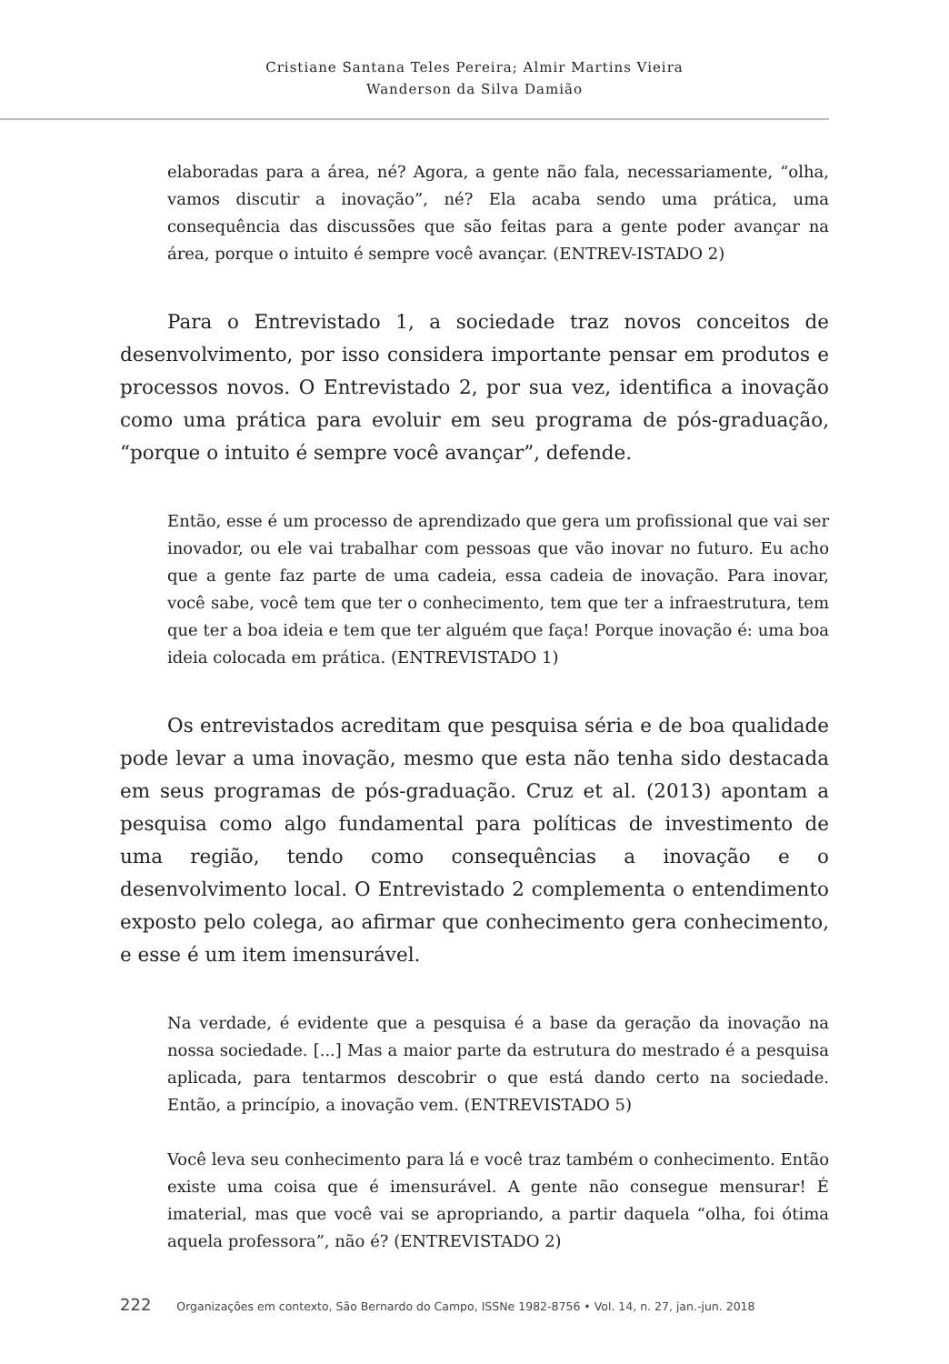Cristiane Santana Teles Pereira; Almir Martins Vieira
Wanderson da Silva Damião
elaboradas para a área, né? Agora, a gente não fala, necessariamente, “olha, vamos discutir a inovação”, né? Ela acaba sendo uma prática, uma consequência das discussões que são feitas para a gente poder avançar na área, porque o intuito é sempre você avançar. (ENTREV-ISTADO 2)
Para o Entrevistado 1, a sociedade traz novos conceitos de desenvolvimento, por isso considera importante pensar em produtos e processos novos. O Entrevistado 2, por sua vez, identifica a inovação como uma prática para evoluir em seu programa de pós-graduação, “porque o intuito é sempre você avançar”, defende.
Então, esse é um processo de aprendizado que gera um profissional que vai ser inovador, ou ele vai trabalhar com pessoas que vão inovar no futuro. Eu acho que a gente faz parte de uma cadeia, essa cadeia de inovação. Para inovar, você sabe, você tem que ter o conhecimento, tem que ter a infraestrutura, tem que ter a boa ideia e tem que ter alguém que faça! Porque inovação é: uma boa ideia colocada em prática. (ENTREVISTADO 1)
Os entrevistados acreditam que pesquisa séria e de boa qualidade pode levar a uma inovação, mesmo que esta não tenha sido destacada em seus programas de pós-graduação. Cruz et al. (2013) apontam a pesquisa como algo fundamental para políticas de investimento de uma região, tendo como consequências a inovação e o desenvolvimento local. O Entrevistado 2 complementa o entendimento exposto pelo colega, ao afirmar que conhecimento gera conhecimento, e esse é um item imensurável.
Na verdade, é evidente que a pesquisa é a base da geração da inovação na nossa sociedade. [...] Mas a maior parte da estrutura do mestrado é a pesquisa aplicada, para tentarmos descobrir o que está dando certo na sociedade. Então, a princípio, a inovação vem. (ENTREVISTADO 5)
Você leva seu conhecimento para lá e você traz também o conhecimento. Então existe uma coisa que é imensurável. A gente não consegue mensurar! É imaterial, mas que você vai se apropriando, a partir daquela “olha, foi ótima aquela professora”, não é? (ENTREVISTADO 2)
222 Organizações em contexto, São Bernardo do Campo, ISSNe 1982-8756 • Vol. 14, n. 27, jan.-jun. 2018